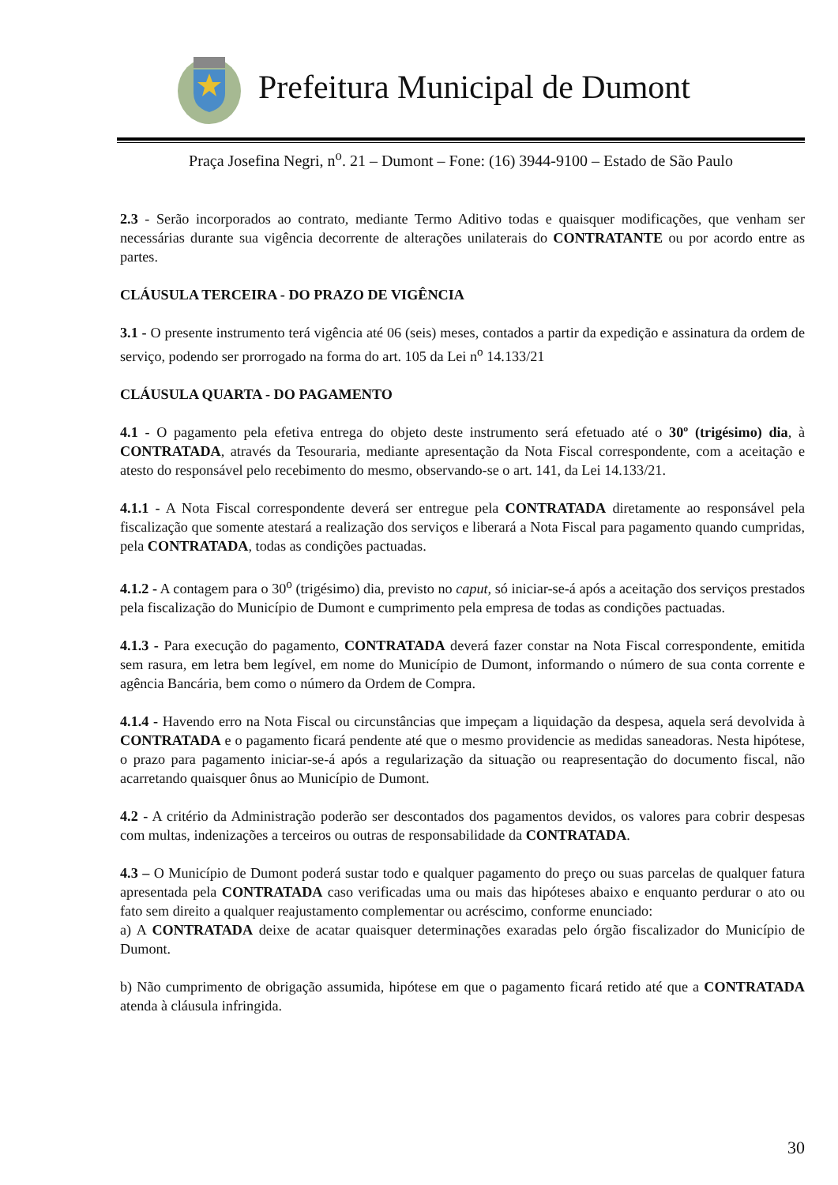Prefeitura Municipal de Dumont
Praça Josefina Negri, n<sup>o</sup>. 21 – Dumont – Fone: (16) 3944-9100 – Estado de São Paulo
2.3 - Serão incorporados ao contrato, mediante Termo Aditivo todas e quaisquer modificações, que venham ser necessárias durante sua vigência decorrente de alterações unilaterais do CONTRATANTE ou por acordo entre as partes.
CLÁUSULA TERCEIRA - DO PRAZO DE VIGÊNCIA
3.1 - O presente instrumento terá vigência até 06 (seis) meses, contados a partir da expedição e assinatura da ordem de serviço, podendo ser prorrogado na forma do art. 105 da Lei n<sup>o</sup> 14.133/21
CLÁUSULA QUARTA - DO PAGAMENTO
4.1 - O pagamento pela efetiva entrega do objeto deste instrumento será efetuado até o 30º (trigésimo) dia, à CONTRATADA, através da Tesouraria, mediante apresentação da Nota Fiscal correspondente, com a aceitação e atesto do responsável pelo recebimento do mesmo, observando-se o art. 141, da Lei 14.133/21.
4.1.1 - A Nota Fiscal correspondente deverá ser entregue pela CONTRATADA diretamente ao responsável pela fiscalização que somente atestará a realização dos serviços e liberará a Nota Fiscal para pagamento quando cumpridas, pela CONTRATADA, todas as condições pactuadas.
4.1.2 - A contagem para o 30<sup>o</sup> (trigésimo) dia, previsto no caput, só iniciar-se-á após a aceitação dos serviços prestados pela fiscalização do Município de Dumont e cumprimento pela empresa de todas as condições pactuadas.
4.1.3 - Para execução do pagamento, CONTRATADA deverá fazer constar na Nota Fiscal correspondente, emitida sem rasura, em letra bem legível, em nome do Município de Dumont, informando o número de sua conta corrente e agência Bancária, bem como o número da Ordem de Compra.
4.1.4 - Havendo erro na Nota Fiscal ou circunstâncias que impeçam a liquidação da despesa, aquela será devolvida à CONTRATADA e o pagamento ficará pendente até que o mesmo providencie as medidas saneadoras. Nesta hipótese, o prazo para pagamento iniciar-se-á após a regularização da situação ou reapresentação do documento fiscal, não acarretando quaisquer ônus ao Município de Dumont.
4.2 - A critério da Administração poderão ser descontados dos pagamentos devidos, os valores para cobrir despesas com multas, indenizações a terceiros ou outras de responsabilidade da CONTRATADA.
4.3 – O Município de Dumont poderá sustar todo e qualquer pagamento do preço ou suas parcelas de qualquer fatura apresentada pela CONTRATADA caso verificadas uma ou mais das hipóteses abaixo e enquanto perdurar o ato ou fato sem direito a qualquer reajustamento complementar ou acréscimo, conforme enunciado:
a) A CONTRATADA deixe de acatar quaisquer determinações exaradas pelo órgão fiscalizador do Município de Dumont.
b) Não cumprimento de obrigação assumida, hipótese em que o pagamento ficará retido até que a CONTRATADA atenda à cláusula infringida.
30